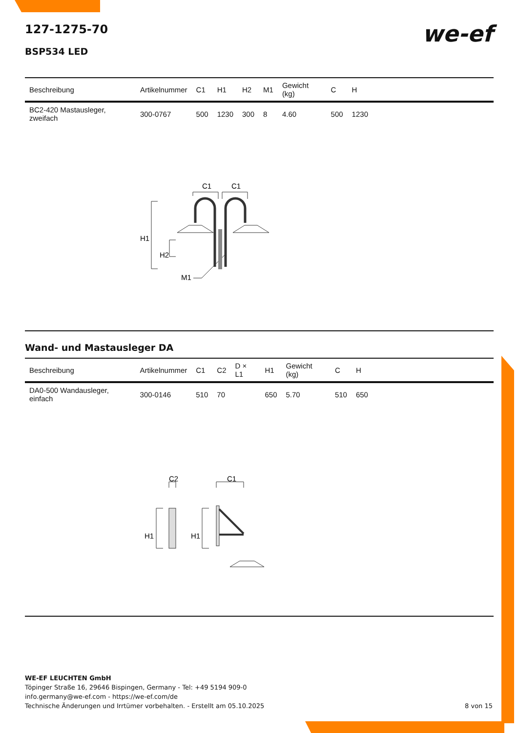we-ef
127-1275-70
BSP534 LED
| Beschreibung | Artikelnummer | C1 | H1 | H2 | M1 | Gewicht (kg) | C | H | |
| --- | --- | --- | --- | --- | --- | --- | --- | --- | --- |
| BC2-420 Mastausleger, zweifach | 300-0767 | 500 | 1230 | 300 | 8 | 4.60 | 500 | 1230 | |
C1
C1
H1
H2
M1
Wand- und Mastausleger DA
| Beschreibung | Artikelnummer | C1 | C2 | D × L1 | H1 | Gewicht (kg) | C | H | |
| --- | --- | --- | --- | --- | --- | --- | --- | --- | --- |
| DA0-500 Wandausleger, einfach | 300-0146 | 510 | 70 | | 650 | 5.70 | 510 | 650 | |
C2
C1
H1
H1
WE-EF LEUCHTEN GmbH
Töpinger Straße 16, 29646 Bispingen, Germany - Tel: +49 5194 909-0
info.germany@we-ef.com - https://we-ef.com/de
Technische Änderungen und Irrtümer vorbehalten. - Erstellt am 05.10.2025 8 von 15